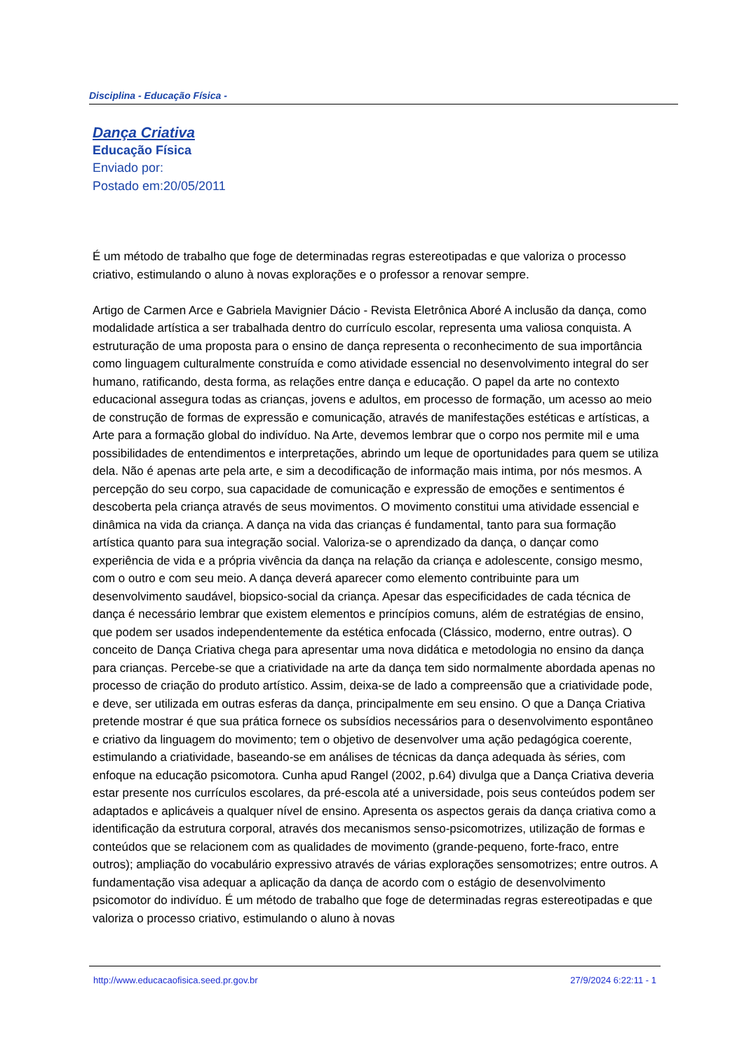Disciplina - Educação Física -
Dança Criativa
Educação Física
Enviado por:
Postado em:20/05/2011
É um método de trabalho que foge de determinadas regras estereotipadas e que valoriza o processo criativo, estimulando o aluno à novas explorações e o professor a renovar sempre.
Artigo de Carmen Arce e Gabriela Mavignier Dácio - Revista Eletrônica Aboré A inclusão da dança, como modalidade artística a ser trabalhada dentro do currículo escolar, representa uma valiosa conquista. A estruturação de uma proposta para o ensino de dança representa o reconhecimento de sua importância como linguagem culturalmente construída e como atividade essencial no desenvolvimento integral do ser humano, ratificando, desta forma, as relações entre dança e educação. O papel da arte no contexto educacional assegura todas as crianças, jovens e adultos, em processo de formação, um acesso ao meio de construção de formas de expressão e comunicação, através de manifestações estéticas e artísticas, a Arte para a formação global do indivíduo. Na Arte, devemos lembrar que o corpo nos permite mil e uma possibilidades de entendimentos e interpretações, abrindo um leque de oportunidades para quem se utiliza dela. Não é apenas arte pela arte, e sim a decodificação de informação mais intima, por nós mesmos. A percepção do seu corpo, sua capacidade de comunicação e expressão de emoções e sentimentos é descoberta pela criança através de seus movimentos. O movimento constitui uma atividade essencial e dinâmica na vida da criança. A dança na vida das crianças é fundamental, tanto para sua formação artística quanto para sua integração social. Valoriza-se o aprendizado da dança, o dançar como experiência de vida e a própria vivência da dança na relação da criança e adolescente, consigo mesmo, com o outro e com seu meio. A dança deverá aparecer como elemento contribuinte para um desenvolvimento saudável, biopsico-social da criança. Apesar das especificidades de cada técnica de dança é necessário lembrar que existem elementos e princípios comuns, além de estratégias de ensino, que podem ser usados independentemente da estética enfocada (Clássico, moderno, entre outras). O conceito de Dança Criativa chega para apresentar uma nova didática e metodologia no ensino da dança para crianças. Percebe-se que a criatividade na arte da dança tem sido normalmente abordada apenas no processo de criação do produto artístico. Assim, deixa-se de lado a compreensão que a criatividade pode, e deve, ser utilizada em outras esferas da dança, principalmente em seu ensino. O que a Dança Criativa pretende mostrar é que sua prática fornece os subsídios necessários para o desenvolvimento espontâneo e criativo da linguagem do movimento; tem o objetivo de desenvolver uma ação pedagógica coerente, estimulando a criatividade, baseando-se em análises de técnicas da dança adequada às séries, com enfoque na educação psicomotora. Cunha apud Rangel (2002, p.64) divulga que a Dança Criativa deveria estar presente nos currículos escolares, da pré-escola até a universidade, pois seus conteúdos podem ser adaptados e aplicáveis a qualquer nível de ensino. Apresenta os aspectos gerais da dança criativa como a identificação da estrutura corporal, através dos mecanismos senso-psicomotrizes, utilização de formas e conteúdos que se relacionem com as qualidades de movimento (grande-pequeno, forte-fraco, entre outros); ampliação do vocabulário expressivo através de várias explorações sensomotrizes; entre outros. A fundamentação visa adequar a aplicação da dança de acordo com o estágio de desenvolvimento psicomotor do indivíduo. É um método de trabalho que foge de determinadas regras estereotipadas e que valoriza o processo criativo, estimulando o aluno à novas
http://www.educacaofisica.seed.pr.gov.br 27/9/2024 6:22:11 - 1